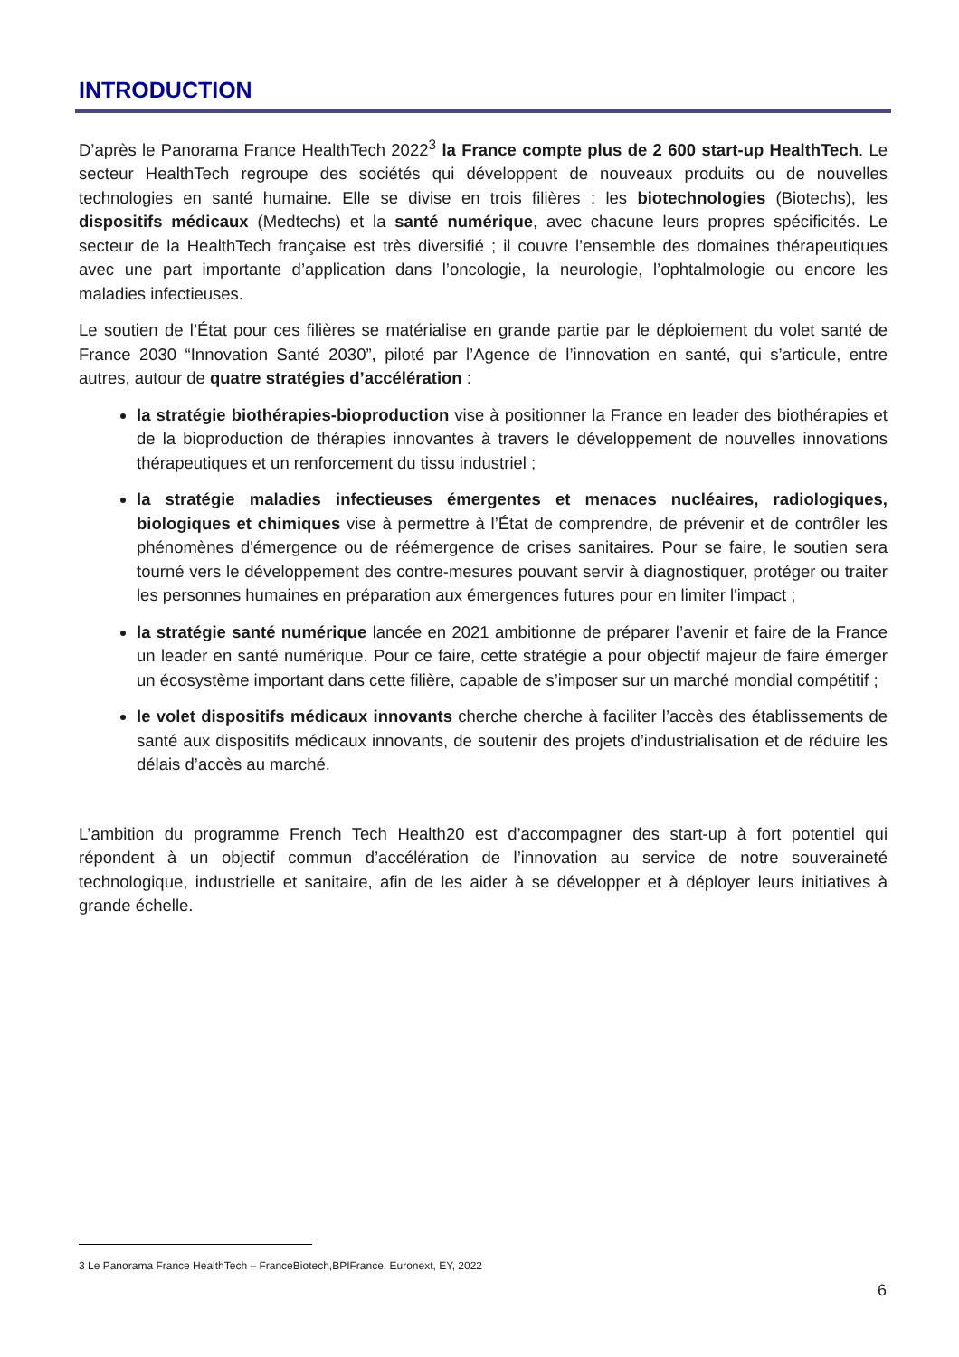INTRODUCTION
D’après le Panorama France HealthTech 2022<sup>3</sup> la France compte plus de 2 600 start-up HealthTech. Le secteur HealthTech regroupe des sociétés qui développent de nouveaux produits ou de nouvelles technologies en santé humaine. Elle se divise en trois filières : les biotechnologies (Biotechs), les dispositifs médicaux (Medtechs) et la santé numérique, avec chacune leurs propres spécificités. Le secteur de la HealthTech française est très diversifié ; il couvre l’ensemble des domaines thérapeutiques avec une part importante d’application dans l’oncologie, la neurologie, l’ophtalmologie ou encore les maladies infectieuses.
Le soutien de l’État pour ces filières se matérialise en grande partie par le déploiement du volet santé de France 2030 “Innovation Santé 2030”, piloté par l’Agence de l’innovation en santé, qui s’articule, entre autres, autour de quatre stratégies d’accélération :
la stratégie biothérapies-bioproduction vise à positionner la France en leader des biothérapies et de la bioproduction de thérapies innovantes à travers le développement de nouvelles innovations thérapeutiques et un renforcement du tissu industriel ;
la stratégie maladies infectieuses émergentes et menaces nucléaires, radiologiques, biologiques et chimiques vise à permettre à l’État de comprendre, de prévenir et de contrôler les phénomènes d'émergence ou de réémergence de crises sanitaires. Pour se faire, le soutien sera tourné vers le développement des contre-mesures pouvant servir à diagnostiquer, protéger ou traiter les personnes humaines en préparation aux émergences futures pour en limiter l'impact ;
la stratégie santé numérique lancée en 2021 ambitionne de préparer l’avenir et faire de la France un leader en santé numérique. Pour ce faire, cette stratégie a pour objectif majeur de faire émerger un écosystème important dans cette filière, capable de s’imposer sur un marché mondial compétitif ;
le volet dispositifs médicaux innovants cherche cherche à faciliter l’accès des établissements de santé aux dispositifs médicaux innovants, de soutenir des projets d’industrialisation et de réduire les délais d’accès au marché.
L’ambition du programme French Tech Health20 est d’accompagner des start-up à fort potentiel qui répondent à un objectif commun d’accélération de l’innovation au service de notre souveraineté technologique, industrielle et sanitaire, afin de les aider à se développer et à déployer leurs initiatives à grande échelle.
3 Le Panorama France HealthTech – FranceBiotech,BPIFrance, Euronext, EY, 2022
6